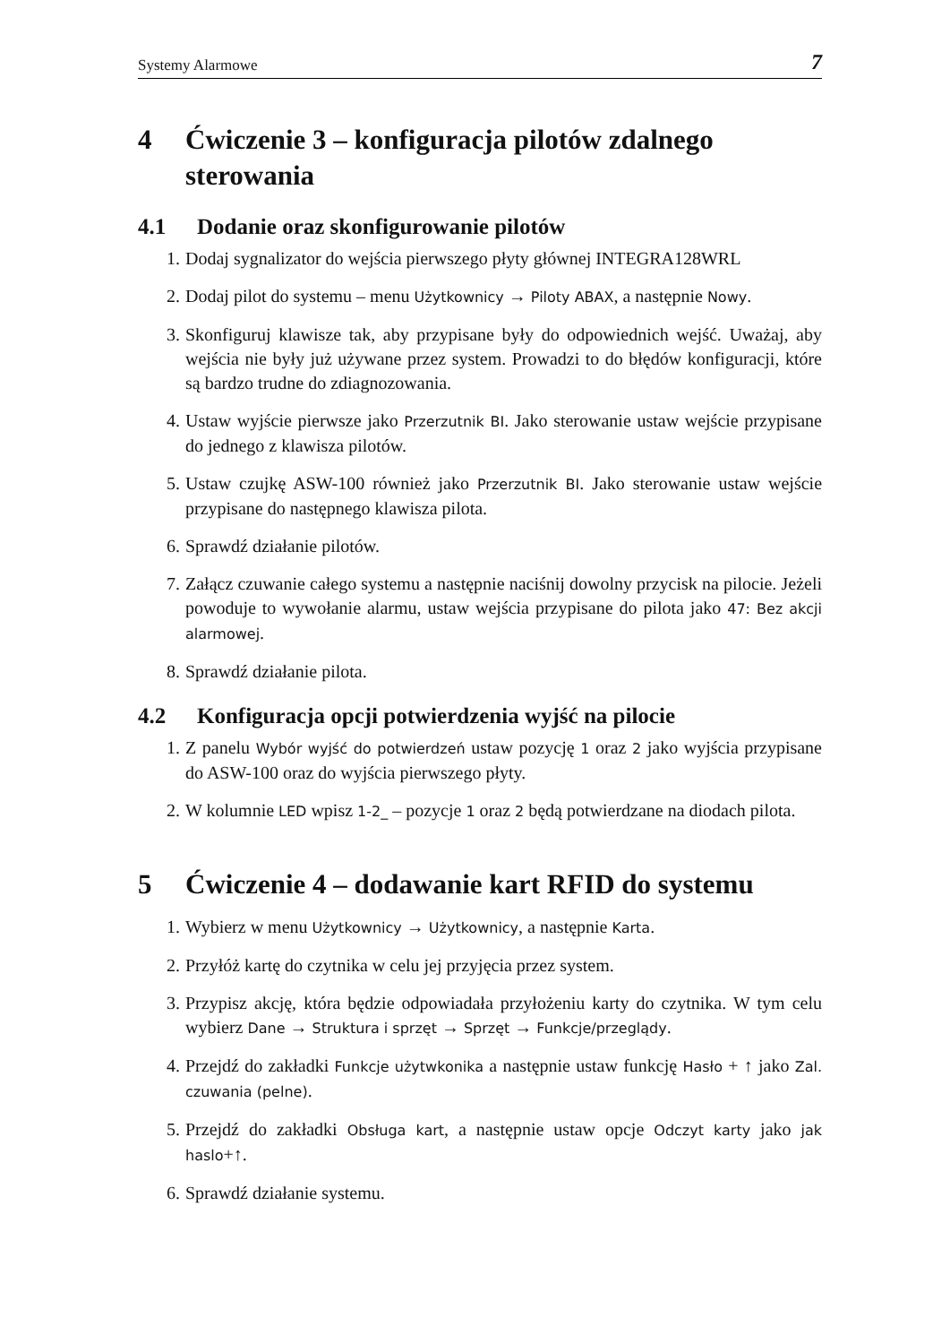Systemy Alarmowe 7
4 Ćwiczenie 3 – konfiguracja pilotów zdalnego sterowania
4.1 Dodanie oraz skonfigurowanie pilotów
1. Dodaj sygnalizator do wejścia pierwszego płyty głównej INTEGRA128WRL
2. Dodaj pilot do systemu – menu Użytkownicy → Piloty ABAX, a następnie Nowy.
3. Skonfiguruj klawisze tak, aby przypisane były do odpowiednich wejść. Uważaj, aby wejścia nie były już używane przez system. Prowadzi to do błędów konfiguracji, które są bardzo trudne do zdiagnozowania.
4. Ustaw wyjście pierwsze jako Przerzutnik BI. Jako sterowanie ustaw wejście przypisane do jednego z klawisza pilotów.
5. Ustaw czujkę ASW-100 również jako Przerzutnik BI. Jako sterowanie ustaw wejście przypisane do następnego klawisza pilota.
6. Sprawdź działanie pilotów.
7. Załącz czuwanie całego systemu a następnie naciśnij dowolny przycisk na pilocie. Jeżeli powoduje to wywołanie alarmu, ustaw wejścia przypisane do pilota jako 47: Bez akcji alarmowej.
8. Sprawdź działanie pilota.
4.2 Konfiguracja opcji potwierdzenia wyjść na pilocie
1. Z panelu Wybór wyjść do potwierdzeń ustaw pozycję 1 oraz 2 jako wyjścia przypisane do ASW-100 oraz do wyjścia pierwszego płyty.
2. W kolumnie LED wpisz 1-2_ – pozycje 1 oraz 2 będą potwierdzane na diodach pilota.
5 Ćwiczenie 4 – dodawanie kart RFID do systemu
1. Wybierz w menu Użytkownicy → Użytkownicy, a następnie Karta.
2. Przyłóż kartę do czytnika w celu jej przyjęcia przez system.
3. Przypisz akcję, która będzie odpowiadała przyłożeniu karty do czytnika. W tym celu wybierz Dane → Struktura i sprzęt → Sprzęt → Funkcje/przeglądy.
4. Przejdź do zakładki Funkcje użytwkonika a następnie ustaw funkcję Hasło + ↑ jako Zal. czuwania (pelne).
5. Przejdź do zakładki Obsługa kart, a następnie ustaw opcje Odczyt karty jako jak haslo+↑.
6. Sprawdź działanie systemu.